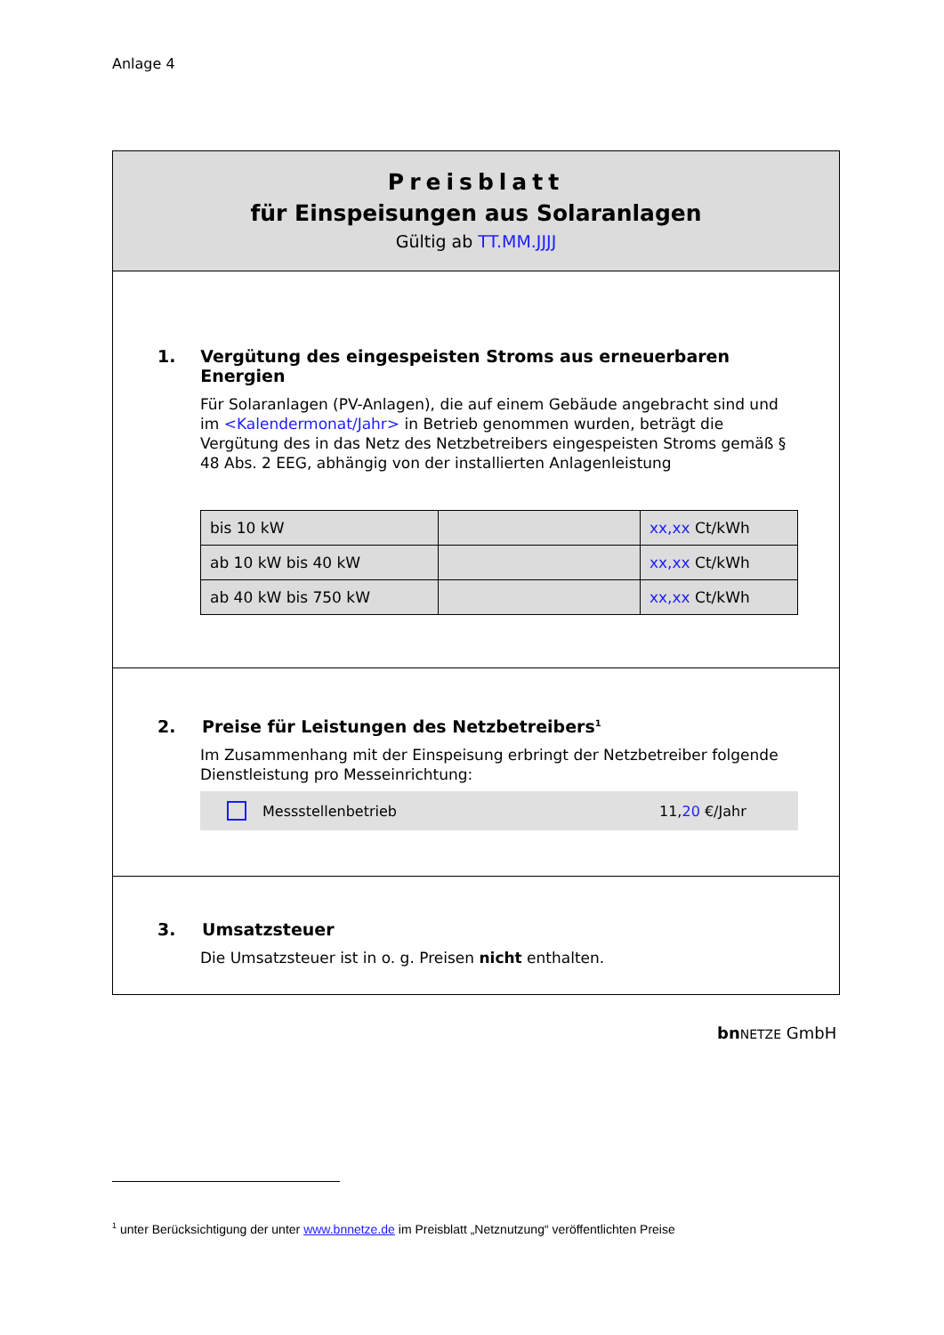Anlage 4
Preisblatt
für Einspeisungen aus Solaranlagen
Gültig ab TT.MM.JJJJ
1. Vergütung des eingespeisten Stroms aus erneuerbaren Energien
Für Solaranlagen (PV-Anlagen), die auf einem Gebäude angebracht sind und im <Kalendermonat/Jahr> in Betrieb genommen wurden, beträgt die Vergütung des in das Netz des Netzbetreibers eingespeisten Stroms gemäß § 48 Abs. 2 EEG, abhängig von der installierten Anlagenleistung
| bis 10 kW | | xx,xx Ct/kWh |
| ab 10 kW bis 40 kW | | xx,xx Ct/kWh |
| ab 40 kW bis 750 kW | | xx,xx Ct/kWh |
2. Preise für Leistungen des Netzbetreibers<sup>1</sup>
Im Zusammenhang mit der Einspeisung erbringt der Netzbetreiber folgende Dienstleistung pro Messeinrichtung:
Messstellenbetrieb 11,20 €/Jahr
3. Umsatzsteuer
Die Umsatzsteuer ist in o. g. Preisen nicht enthalten.
bn NETZE GmbH
<sup>1</sup> unter Berücksichtigung der unter www.bnnetze.de im Preisblatt „Netznutzung“ veröffentlichten Preise